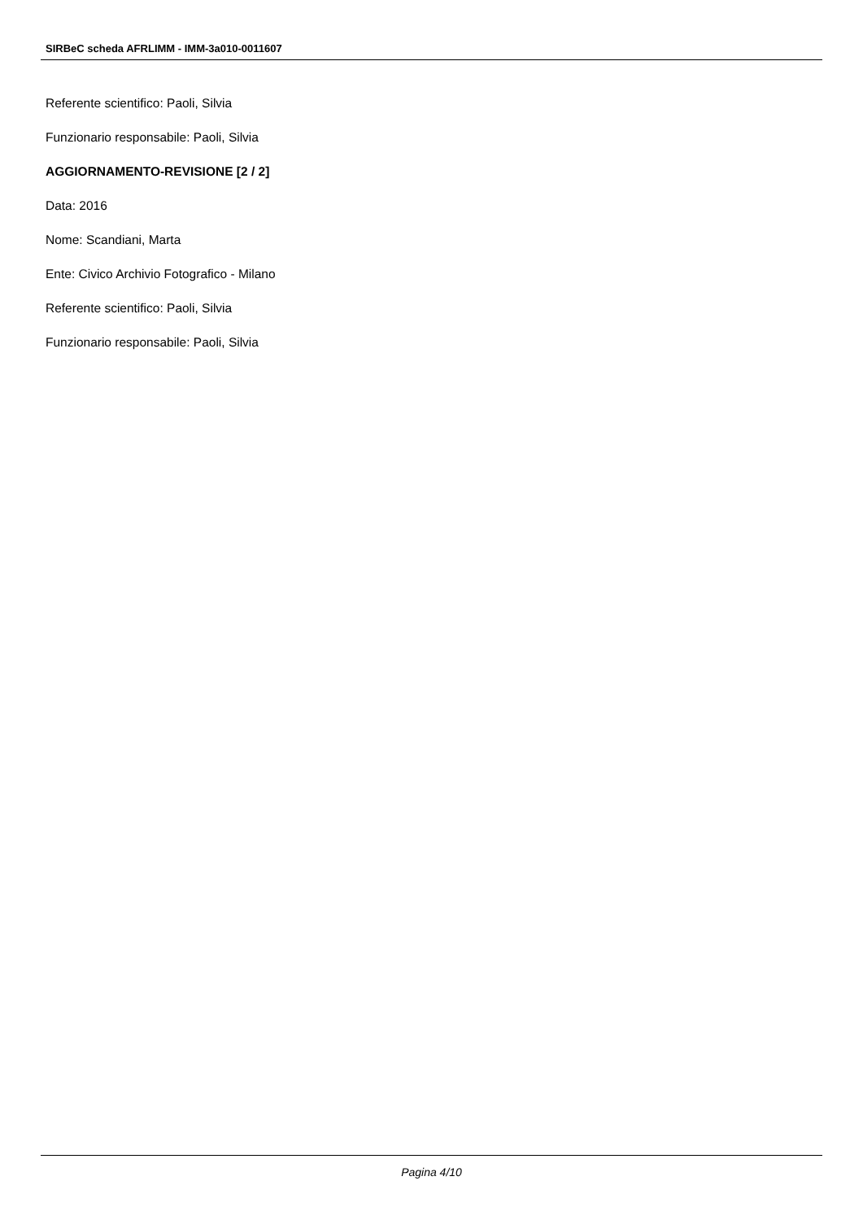SIRBeC scheda AFRLIMM - IMM-3a010-0011607
Referente scientifico: Paoli, Silvia
Funzionario responsabile: Paoli, Silvia
AGGIORNAMENTO-REVISIONE [2 / 2]
Data: 2016
Nome: Scandiani, Marta
Ente: Civico Archivio Fotografico - Milano
Referente scientifico: Paoli, Silvia
Funzionario responsabile: Paoli, Silvia
Pagina 4/10